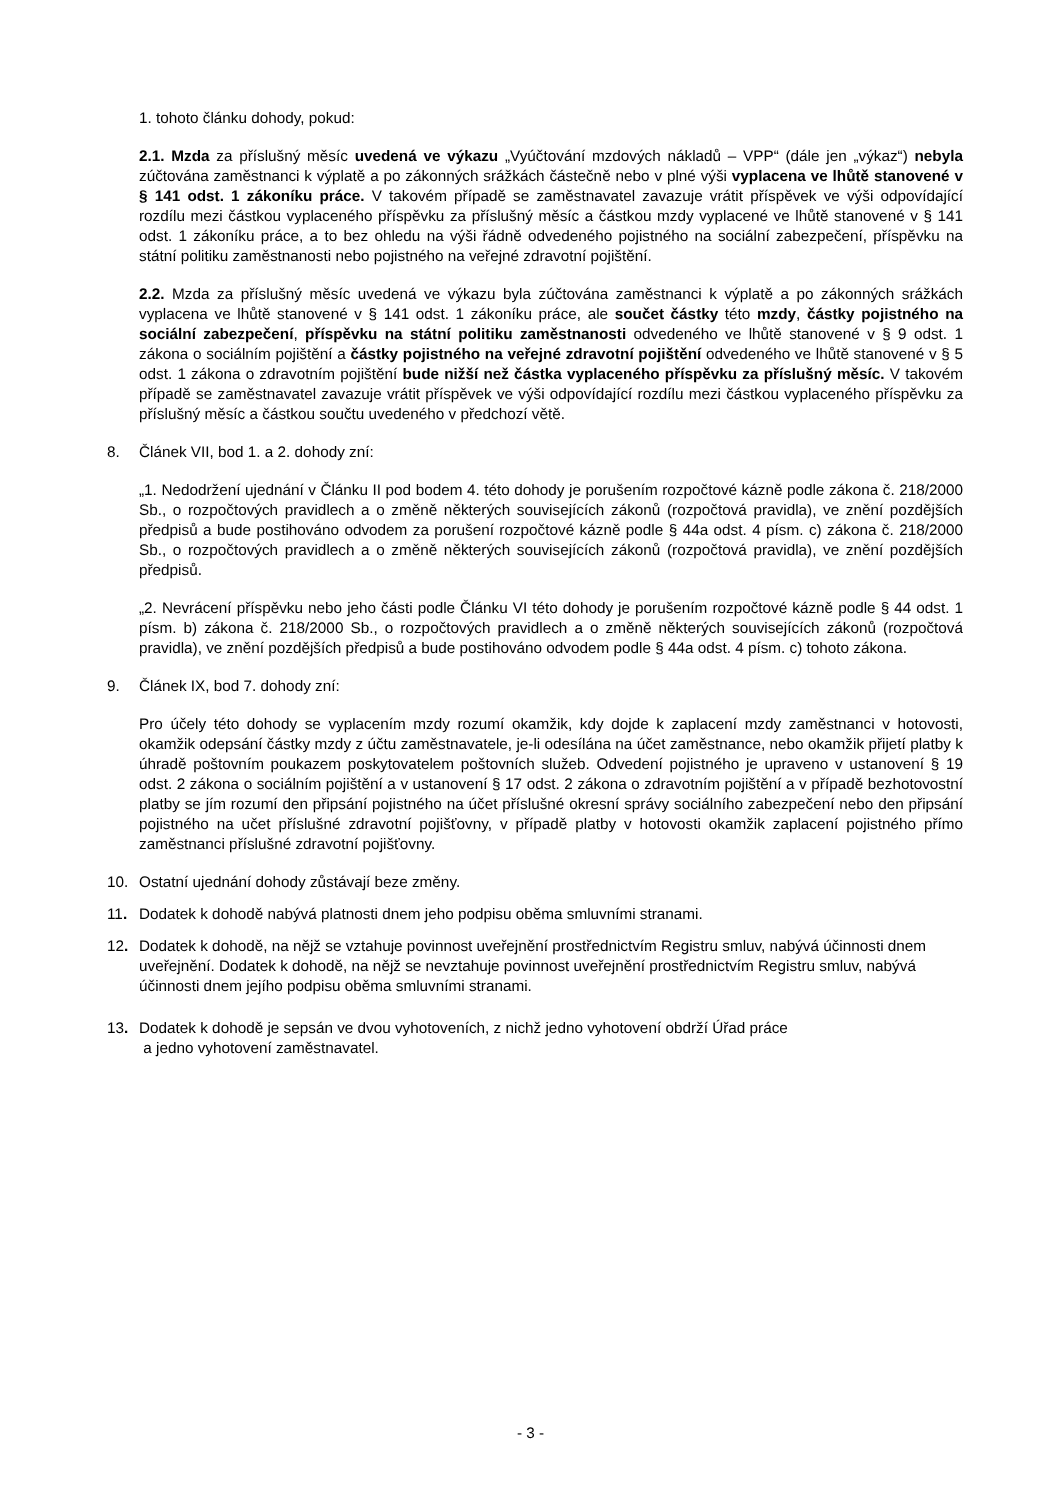1. tohoto článku dohody, pokud:
2.1. Mzda za příslušný měsíc uvedená ve výkazu „Vyúčtování mzdových nákladů – VPP“ (dále jen „výkaz“) nebyla zúčtována zaměstnanci k výplatě a po zákonných srážkách částečně nebo v plné výši vyplacena ve lhůtě stanovené v § 141 odst. 1 zákoníku práce. V takovém případě se zaměstnavatel zavazuje vrátit příspěvek ve výši odpovídající rozdílu mezi částkou vyplaceného příspěvku za příslušný měsíc a částkou mzdy vyplacené ve lhůtě stanovené v § 141 odst. 1 zákoníku práce, a to bez ohledu na výši řádně odvedeného pojistného na sociální zabezpečení, příspěvku na státní politiku zaměstnanosti nebo pojistného na veřejné zdravotní pojištění.
2.2. Mzda za příslušný měsíc uvedená ve výkazu byla zúčtována zaměstnanci k výplatě a po zákonných srážkách vyplacena ve lhůtě stanovené v § 141 odst. 1 zákoníku práce, ale součet částky této mzdy, částky pojistného na sociální zabezpečení, příspěvku na státní politiku zaměstnanosti odvedeného ve lhůtě stanovené v § 9 odst. 1 zákona o sociálním pojištění a částky pojistného na veřejné zdravotní pojištění odvedeného ve lhůtě stanovené v § 5 odst. 1 zákona o zdravotním pojištění bude nižší než částka vyplaceného příspěvku za příslušný měsíc. V takovém případě se zaměstnavatel zavazuje vrátit příspěvek ve výši odpovídající rozdílu mezi částkou vyplaceného příspěvku za příslušný měsíc a částkou součtu uvedeného v předchozí větě.
8. Článek VII, bod 1. a 2. dohody zní:
„1. Nedodržení ujednání v Článku II pod bodem 4. této dohody je porušením rozpočtové kázně podle zákona č. 218/2000 Sb., o rozpočtových pravidlech a o změně některých souvisejících zákonů (rozpočtová pravidla), ve znění pozdějších předpisů a bude postihováno odvodem za porušení rozpočtové kázně podle § 44a odst. 4 písm. c) zákona č. 218/2000 Sb., o rozpočtových pravidlech a o změně některých souvisejících zákonů (rozpočtová pravidla), ve znění pozdějších předpisů.
„2. Nevrácení příspěvku nebo jeho části podle Článku VI této dohody je porušením rozpočtové kázně podle § 44 odst. 1 písm. b) zákona č. 218/2000 Sb., o rozpočtových pravidlech a o změně některých souvisejících zákonů (rozpočtová pravidla), ve znění pozdějších předpisů a bude postihováno odvodem podle § 44a odst. 4 písm. c) tohoto zákona.
9. Článek IX, bod 7. dohody zní:
Pro účely této dohody se vyplacením mzdy rozumí okamžik, kdy dojde k zaplacení mzdy zaměstnanci v hotovosti, okamžik odepsání částky mzdy z účtu zaměstnavatele, je-li odesílána na účet zaměstnance, nebo okamžik přijetí platby k úhradě poštovním poukazem poskytovatelem poštovních služeb. Odvedení pojistného je upraveno v ustanovení § 19 odst. 2 zákona o sociálním pojištění a v ustanovení § 17 odst. 2 zákona o zdravotním pojištění a v případě bezhotovostní platby se jím rozumí den připsání pojistného na účet příslušné okresní správy sociálního zabezpečení nebo den připsání pojistného na učet příslušné zdravotní pojišťovny, v případě platby v hotovosti okamžik zaplacení pojistného přímo zaměstnanci příslušné zdravotní pojišťovny.
10. Ostatní ujednání dohody zůstávají beze změny.
11. Dodatek k dohodě nabývá platnosti dnem jeho podpisu oběma smluvními stranami.
12. Dodatek k dohodě, na nějž se vztahuje povinnost uveřejnění prostřednictvím Registru smluv, nabývá účinnosti dnem uveřejnění. Dodatek k dohodě, na nějž se nevztahuje povinnost uveřejnění prostřednictvím Registru smluv, nabývá účinnosti dnem jejího podpisu oběma smluvními stranami.
13. Dodatek k dohodě je sepsán ve dvou vyhotoveních, z nichž jedno vyhotovení obdrží Úřad práce
a jedno vyhotovení zaměstnavatel.
- 3 -